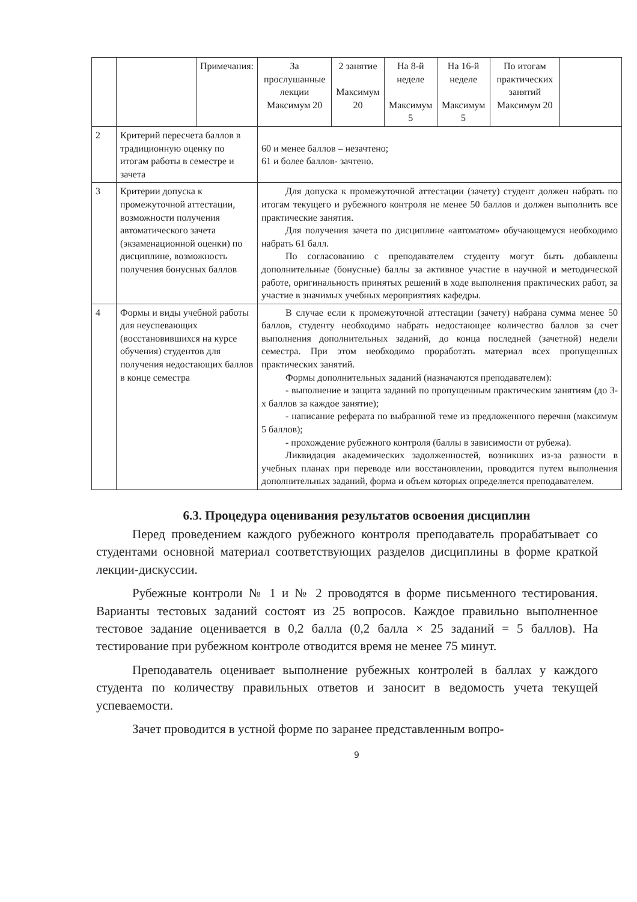| | | Примечания: | За прослушанные лекции Максимум 20 | 2 занятие Максимум 20 | На 8-й неделе Максимум 5 | На 16-й неделе Максимум 5 | По итогам практических занятий Максимум 20 | |
| 2 | Критерий пересчета баллов в традиционную оценку по итогам работы в семестре и зачета | | 60 и менее баллов – незачтено; 61 и более баллов- зачтено. | | | | | |
| 3 | Критерии допуска к промежуточной аттестации, возможности получения автоматического зачета (экзаменационной оценки) по дисциплине, возможность получения бонусных баллов | | Для допуска к промежуточной аттестации (зачету) студент должен набрать по итогам текущего и рубежного контроля не менее 50 баллов и должен выполнить все практические занятия. Для получения зачета по дисциплине «автоматом» обучающемуся необходимо набрать 61 балл. По согласованию с преподавателем студенту могут быть добавлены дополнительные (бонусные) баллы за активное участие в научной и методической работе, оригинальность принятых решений в ходе выполнения практических работ, за участие в значимых учебных мероприятиях кафедры. | | | | | |
| 4 | Формы и виды учебной работы для неуспевающих (восстановившихся на курсе обучения) студентов для получения недостающих баллов в конце семестра | | В случае если к промежуточной аттестации (зачету) набрана сумма менее 50 баллов, студенту необходимо набрать недостающее количество баллов за счет выполнения дополнительных заданий, до конца последней (зачетной) недели семестра. При этом необходимо проработать материал всех пропущенных практических занятий. Формы дополнительных заданий (назначаются преподавателем): - выполнение и защита заданий по пропущенным практическим занятиям (до 3-х баллов за каждое занятие); - написание реферата по выбранной теме из предложенного перечня (максимум 5 баллов); - прохождение рубежного контроля (баллы в зависимости от рубежа). Ликвидация академических задолженностей, возникших из-за разности в учебных планах при переводе или восстановлении, проводится путем выполнения дополнительных заданий, форма и объем которых определяется преподавателем. | | | | | |
6.3. Процедура оценивания результатов освоения дисциплин
Перед проведением каждого рубежного контроля преподаватель прорабатывает со студентами основной материал соответствующих разделов дисциплины в форме краткой лекции-дискуссии.
Рубежные контроли № 1 и № 2 проводятся в форме письменного тестирования. Варианты тестовых заданий состоят из 25 вопросов. Каждое правильно выполненное тестовое задание оценивается в 0,2 балла (0,2 балла × 25 заданий = 5 баллов). На тестирование при рубежном контроле отводится время не менее 75 минут.
Преподаватель оценивает выполнение рубежных контролей в баллах у каждого студента по количеству правильных ответов и заносит в ведомость учета текущей успеваемости.
Зачет проводится в устной форме по заранее представленным вопро-
9